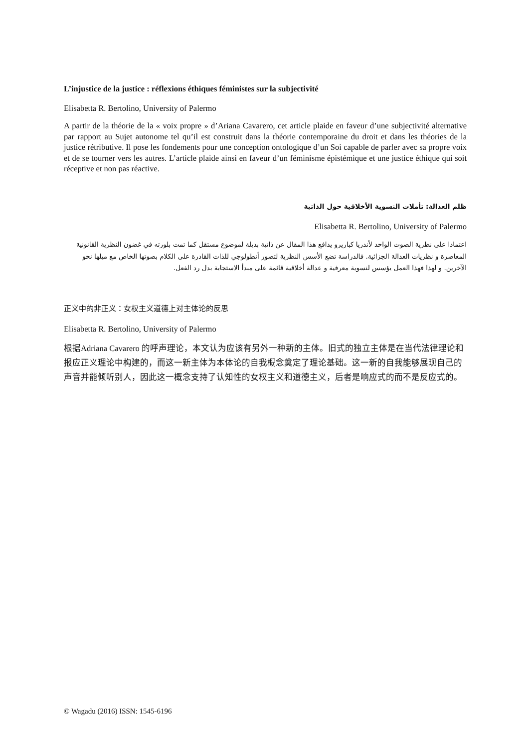L’injustice de la justice : réflexions éthiques féministes sur la subjectivité
Elisabetta R. Bertolino, University of Palermo
A partir de la théorie de la « voix propre » d’Ariana Cavarero, cet article plaide en faveur d’une subjectivité alternative par rapport au Sujet autonome tel qu’il est construit dans la théorie contemporaine du droit et dans les théories de la justice rétributive. Il pose les fondements pour une conception ontologique d’un Soi capable de parler avec sa propre voix et de se tourner vers les autres. L’article plaide ainsi en faveur d’un féminisme épistémique et une justice éthique qui soit réceptive et non pas réactive.
ظلم العدالة: تأملات النسوية الأخلاقية حول الذاتية
Elisabetta R. Bertolino, University of Palermo
اعتمادا على نظرية الصوت الواحد لأندريا كباريرو يدافع هذا المقال عن ذاتية بديلة لموضوع مستقل كما تمت بلورته في غضون النظرية القانونية المعاصرة و نظريات العدالة الجزائية. فالدراسة تضع الأسس النظرية لتصور أنطولوجي للذات القادرة على الكلام بصوتها الخاص مع ميلها نحو الآخرين. و لهذا فهذا العمل يؤسس لنسوية معرفية و عدالة أخلاقية قائمة على مبدأ الاستجابة بدل رد الفعل.
正义中的非正义：女权主义道德上对主体论的反思
Elisabetta R. Bertolino, University of Palermo
根据Adriana Cavarero 的呼声理论，本文认为应该有另外一种新的主体。旧式的独立主体是在当代法律理论和报应正义理论中构建的，而这一新主体为本体论的自我概念奠定了理论基础。这一新的自我能够展现自己的声音并能倾听别人，因此这一概念支持了认知性的女权主义和道德主义，后者是响应式的而不是反应式的。
© Wagadu (2016) ISSN: 1545-6196